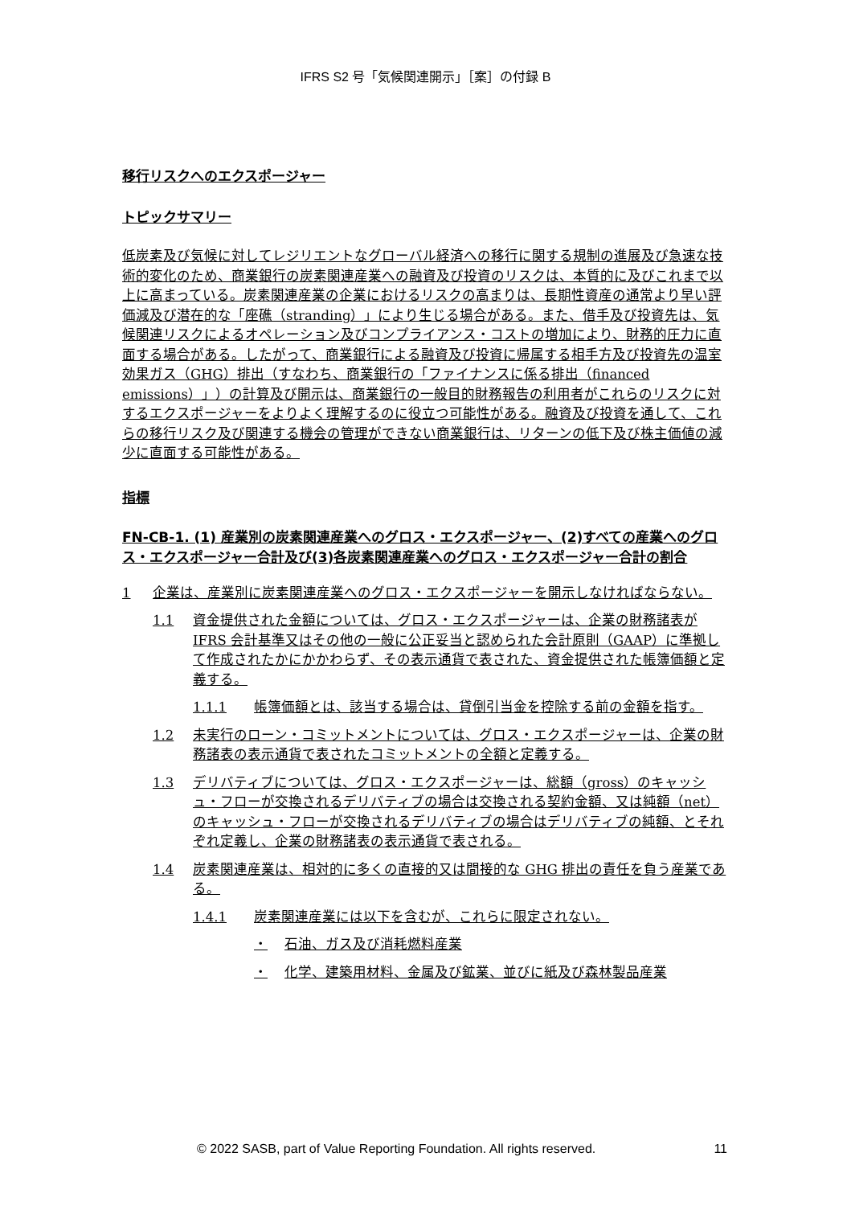IFRS S2 号「気候関連開示」［案］の付録 B
移行リスクへのエクスポージャー
トピックサマリー
低炭素及び気候に対してレジリエントなグローバル経済への移行に関する規制の進展及び急速な技術的変化のため、商業銀行の炭素関連産業への融資及び投資のリスクは、本質的に及びこれまで以上に高まっている。炭素関連産業の企業におけるリスクの高まりは、長期性資産の通常より早い評価減及び潜在的な「座礁（stranding）」により生じる場合がある。また、借手及び投資先は、気候関連リスクによるオペレーション及びコンプライアンス・コストの増加により、財務的圧力に直面する場合がある。したがって、商業銀行による融資及び投資に帰属する相手方及び投資先の温室効果ガス（GHG）排出（すなわち、商業銀行の「ファイナンスに係る排出（financed emissions）」）の計算及び開示は、商業銀行の一般目的財務報告の利用者がこれらのリスクに対するエクスポージャーをよりよく理解するのに役立つ可能性がある。融資及び投資を通して、これらの移行リスク及び関連する機会の管理ができない商業銀行は、リターンの低下及び株主価値の減少に直面する可能性がある。
指標
FN-CB-1. (1) 産業別の炭素関連産業へのグロス・エクスポージャー、(2)すべての産業へのグロス・エクスポージャー合計及び(3)各炭素関連産業へのグロス・エクスポージャー合計の割合
1 企業は、産業別に炭素関連産業へのグロス・エクスポージャーを開示しなければならない。
1.1 資金提供された金額については、グロス・エクスポージャーは、企業の財務諸表が IFRS 会計基準又はその他の一般に公正妥当と認められた会計原則（GAAP）に準拠して作成されたかにかかわらず、その表示通貨で表された、資金提供された帳簿価額と定義する。
1.1.1 帳簿価額とは、該当する場合は、貸倒引当金を控除する前の金額を指す。
1.2 未実行のローン・コミットメントについては、グロス・エクスポージャーは、企業の財務諸表の表示通貨で表されたコミットメントの全額と定義する。
1.3 デリバティブについては、グロス・エクスポージャーは、総額（gross）のキャッシュ・フローが交換されるデリバティブの場合は交換される契約金額、又は純額（net）のキャッシュ・フローが交換されるデリバティブの場合はデリバティブの純額、とそれぞれ定義し、企業の財務諸表の表示通貨で表される。
1.4 炭素関連産業は、相対的に多くの直接的又は間接的な GHG 排出の責任を負う産業である。
1.4.1 炭素関連産業には以下を含むが、これらに限定されない。
・ 石油、ガス及び消耗燃料産業
・ 化学、建築用材料、金属及び鉱業、並びに紙及び森林製品産業
© 2022 SASB, part of Value Reporting Foundation. All rights reserved. 11